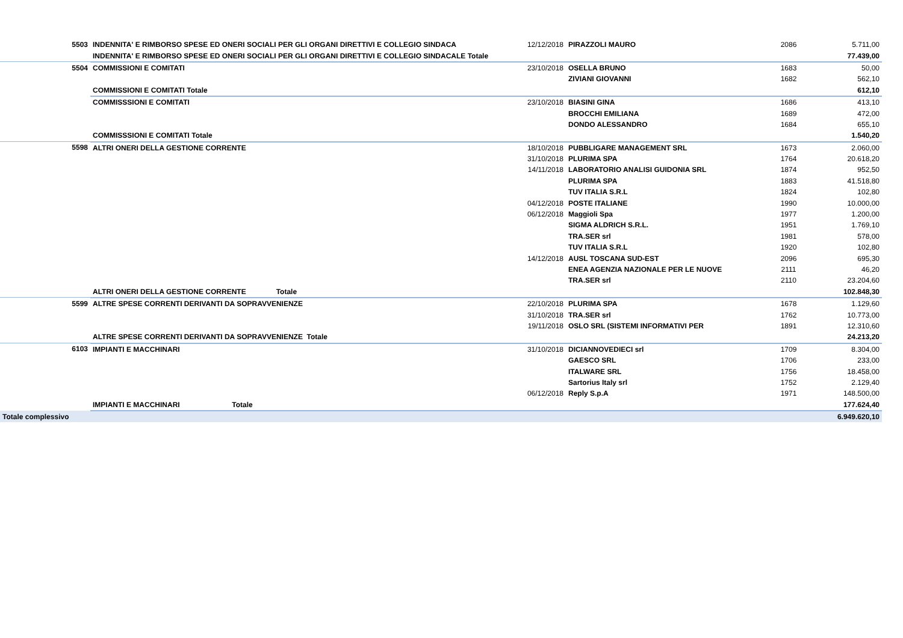| 5503 | INDENNITA' E RIMBORSO SPESE ED ONERI SOCIALI PER GLI ORGANI DIRETTIVI E COLLEGIO SINDACA | 12/12/2018 | PIRAZZOLI MAURO | 2086 | 5.711,00 |
| | INDENNITA' E RIMBORSO SPESE ED ONERI SOCIALI PER GLI ORGANI DIRETTIVI E COLLEGIO SINDACALE Totale | | | | 77.439,00 |
| 5504 | COMMISSIONI E COMITATI | 23/10/2018 | OSELLA BRUNO | 1683 | 50,00 |
| | | | ZIVIANI GIOVANNI | 1682 | 562,10 |
| | COMMISSIONI E COMITATI Totale | | | | 612,10 |
| | COMMISSSIONI E COMITATI | 23/10/2018 | BIASINI GINA | 1686 | 413,10 |
| | | | BROCCHI EMILIANA | 1689 | 472,00 |
| | | | DONDO ALESSANDRO | 1684 | 655,10 |
| | COMMISSSIONI E COMITATI Totale | | | | 1.540,20 |
| 5598 | ALTRI ONERI DELLA GESTIONE CORRENTE | 18/10/2018 | PUBBLIGARE MANAGEMENT SRL | 1673 | 2.060,00 |
| | | 31/10/2018 | PLURIMA SPA | 1764 | 20.618,20 |
| | | 14/11/2018 | LABORATORIO ANALISI GUIDONIA SRL | 1874 | 952,50 |
| | | | PLURIMA SPA | 1883 | 41.518,80 |
| | | | TUV ITALIA S.R.L | 1824 | 102,80 |
| | | 04/12/2018 | POSTE ITALIANE | 1990 | 10.000,00 |
| | | 06/12/2018 | Maggioli Spa | 1977 | 1.200,00 |
| | | | SIGMA ALDRICH S.R.L. | 1951 | 1.769,10 |
| | | | TRA.SER srl | 1981 | 578,00 |
| | | | TUV ITALIA S.R.L | 1920 | 102,80 |
| | | 14/12/2018 | AUSL TOSCANA SUD-EST | 2096 | 695,30 |
| | | | ENEA AGENZIA NAZIONALE PER LE NUOVE | 2111 | 46,20 |
| | | | TRA.SER srl | 2110 | 23.204,60 |
| | ALTRI ONERI DELLA GESTIONE CORRENTE Totale | | | | 102.848,30 |
| 5599 | ALTRE SPESE CORRENTI DERIVANTI DA SOPRAVVENIENZE | 22/10/2018 | PLURIMA SPA | 1678 | 1.129,60 |
| | | 31/10/2018 | TRA.SER srl | 1762 | 10.773,00 |
| | | 19/11/2018 | OSLO SRL (SISTEMI INFORMATIVI PER | 1891 | 12.310,60 |
| | ALTRE SPESE CORRENTI DERIVANTI DA SOPRAVVENIENZE Totale | | | | 24.213,20 |
| 6103 | IMPIANTI E MACCHINARI | 31/10/2018 | DICIANNOVEDIECI srl | 1709 | 8.304,00 |
| | | | GAESCO SRL | 1706 | 233,00 |
| | | | ITALWARE SRL | 1756 | 18.458,00 |
| | | | Sartorius Italy srl | 1752 | 2.129,40 |
| | | 06/12/2018 | Reply S.p.A | 1971 | 148.500,00 |
| | IMPIANTI E MACCHINARI Totale | | | | 177.624,40 |
| Totale complessivo | | | | | 6.949.620,10 |